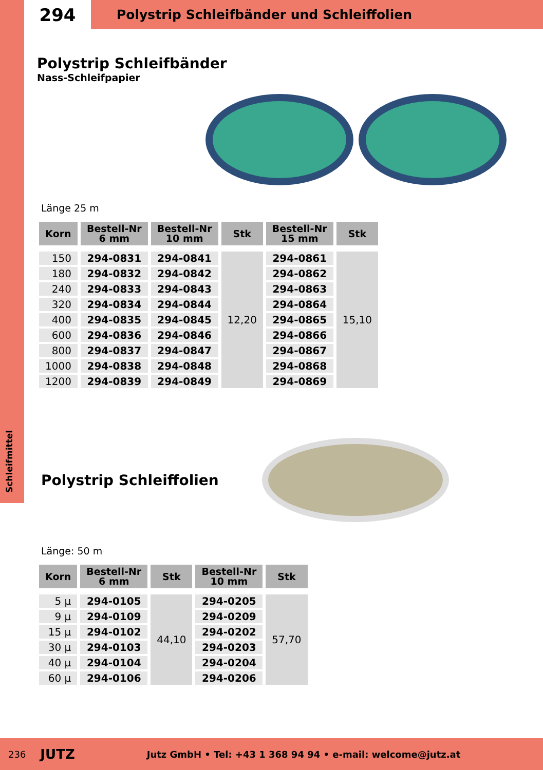Schleifmittel
294
Polystrip Schleifbänder und Schleiffolien
Polystrip Schleifbänder
Nass-Schleifpapier
Länge 25 m
| Korn | Bestell-Nr 6 mm | Bestell-Nr 10 mm | Stk | Bestell-Nr 15 mm | Stk |
| --- | --- | --- | --- | --- | --- |
| 150 | 294-0831 | 294-0841 | 12,20 | 294-0861 | 15,10 |
| 180 | 294-0832 | 294-0842 | | 294-0862 | |
| 240 | 294-0833 | 294-0843 | | 294-0863 | |
| 320 | 294-0834 | 294-0844 | | 294-0864 | |
| 400 | 294-0835 | 294-0845 | | 294-0865 | |
| 600 | 294-0836 | 294-0846 | | 294-0866 | |
| 800 | 294-0837 | 294-0847 | | 294-0867 | |
| 1000 | 294-0838 | 294-0848 | | 294-0868 | |
| 1200 | 294-0839 | 294-0849 | | 294-0869 | |
Polystrip Schleiffolien
Länge: 50 m
| Korn | Bestell-Nr 6 mm | Stk | Bestell-Nr 10 mm | Stk |
| --- | --- | --- | --- | --- |
| 5 µ | 294-0105 | 44,10 | 294-0205 | 57,70 |
| 9 µ | 294-0109 | | 294-0209 | |
| 15 µ | 294-0102 | | 294-0202 | |
| 30 µ | 294-0103 | | 294-0203 | |
| 40 µ | 294-0104 | | 294-0204 | |
| 60 µ | 294-0106 | | 294-0206 | |
236 JUTZ Jutz GmbH • Tel: +43 1 368 94 94 • e-mail: welcome@jutz.at